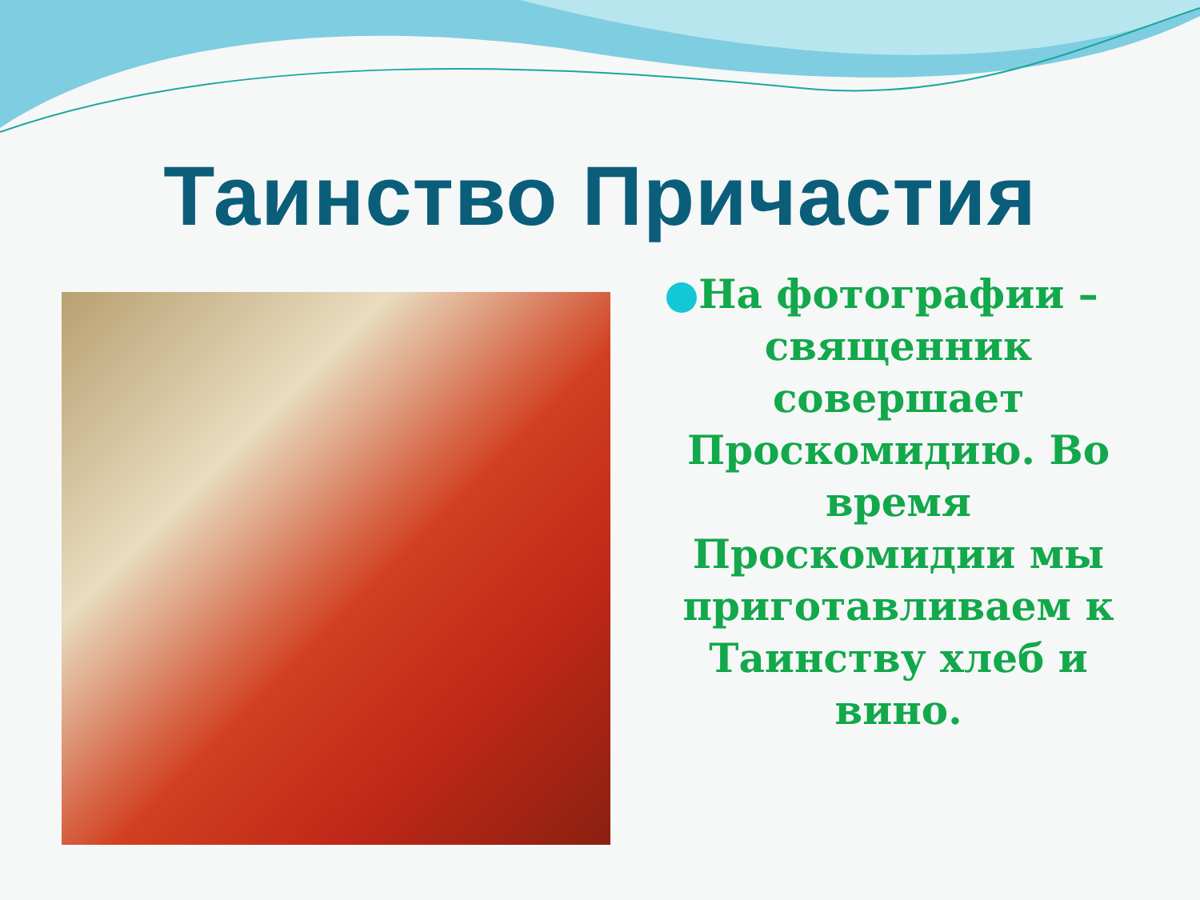Таинство Причастия
На фотографии – священник совершает Проскомидию. Во время Проскомидии мы приготавливаем к Таинству хлеб и вино.